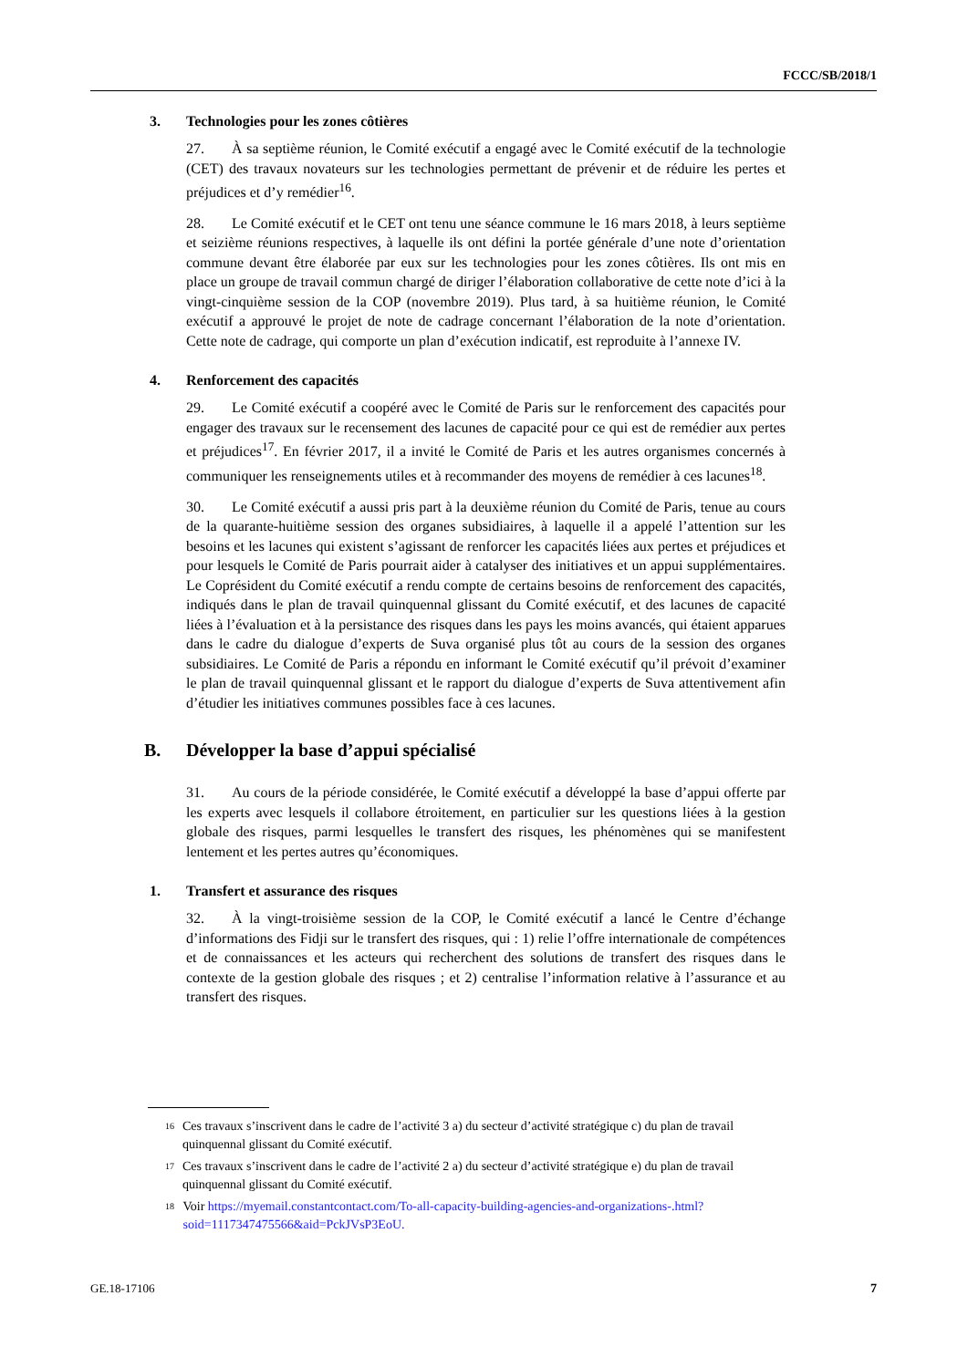FCCC/SB/2018/1
3. Technologies pour les zones côtières
27. À sa septième réunion, le Comité exécutif a engagé avec le Comité exécutif de la technologie (CET) des travaux novateurs sur les technologies permettant de prévenir et de réduire les pertes et préjudices et d’y remédier<sup>16</sup>.
28. Le Comité exécutif et le CET ont tenu une séance commune le 16 mars 2018, à leurs septième et seizième réunions respectives, à laquelle ils ont défini la portée générale d’une note d’orientation commune devant être élaborée par eux sur les technologies pour les zones côtières. Ils ont mis en place un groupe de travail commun chargé de diriger l’élaboration collaborative de cette note d’ici à la vingt-cinquième session de la COP (novembre 2019). Plus tard, à sa huitième réunion, le Comité exécutif a approuvé le projet de note de cadrage concernant l’élaboration de la note d’orientation. Cette note de cadrage, qui comporte un plan d’exécution indicatif, est reproduite à l’annexe IV.
4. Renforcement des capacités
29. Le Comité exécutif a coopéré avec le Comité de Paris sur le renforcement des capacités pour engager des travaux sur le recensement des lacunes de capacité pour ce qui est de remédier aux pertes et préjudices<sup>17</sup>. En février 2017, il a invité le Comité de Paris et les autres organismes concernés à communiquer les renseignements utiles et à recommander des moyens de remédier à ces lacunes<sup>18</sup>.
30. Le Comité exécutif a aussi pris part à la deuxième réunion du Comité de Paris, tenue au cours de la quarante-huitième session des organes subsidiaires, à laquelle il a appelé l’attention sur les besoins et les lacunes qui existent s’agissant de renforcer les capacités liées aux pertes et préjudices et pour lesquels le Comité de Paris pourrait aider à catalyser des initiatives et un appui supplémentaires. Le Coprésident du Comité exécutif a rendu compte de certains besoins de renforcement des capacités, indiqués dans le plan de travail quinquennal glissant du Comité exécutif, et des lacunes de capacité liées à l’évaluation et à la persistance des risques dans les pays les moins avancés, qui étaient apparues dans le cadre du dialogue d’experts de Suva organisé plus tôt au cours de la session des organes subsidiaires. Le Comité de Paris a répondu en informant le Comité exécutif qu’il prévoit d’examiner le plan de travail quinquennal glissant et le rapport du dialogue d’experts de Suva attentivement afin d’étudier les initiatives communes possibles face à ces lacunes.
B. Développer la base d’appui spécialisé
31. Au cours de la période considérée, le Comité exécutif a développé la base d’appui offerte par les experts avec lesquels il collabore étroitement, en particulier sur les questions liées à la gestion globale des risques, parmi lesquelles le transfert des risques, les phénomènes qui se manifestent lentement et les pertes autres qu’économiques.
1. Transfert et assurance des risques
32. À la vingt-troisième session de la COP, le Comité exécutif a lancé le Centre d’échange d’informations des Fidji sur le transfert des risques, qui : 1) relie l’offre internationale de compétences et de connaissances et les acteurs qui recherchent des solutions de transfert des risques dans le contexte de la gestion globale des risques ; et 2) centralise l’information relative à l’assurance et au transfert des risques.
<sup>16</sup> Ces travaux s’inscrivent dans le cadre de l’activité 3 a) du secteur d’activité stratégique c) du plan de travail quinquennal glissant du Comité exécutif.
<sup>17</sup> Ces travaux s’inscrivent dans le cadre de l’activité 2 a) du secteur d’activité stratégique e) du plan de travail quinquennal glissant du Comité exécutif.
<sup>18</sup> Voir https://myemail.constantcontact.com/To-all-capacity-building-agencies-and-organizations-.html?soid=1117347475566&aid=PckJVsP3EoU.
GE.18-17106 7